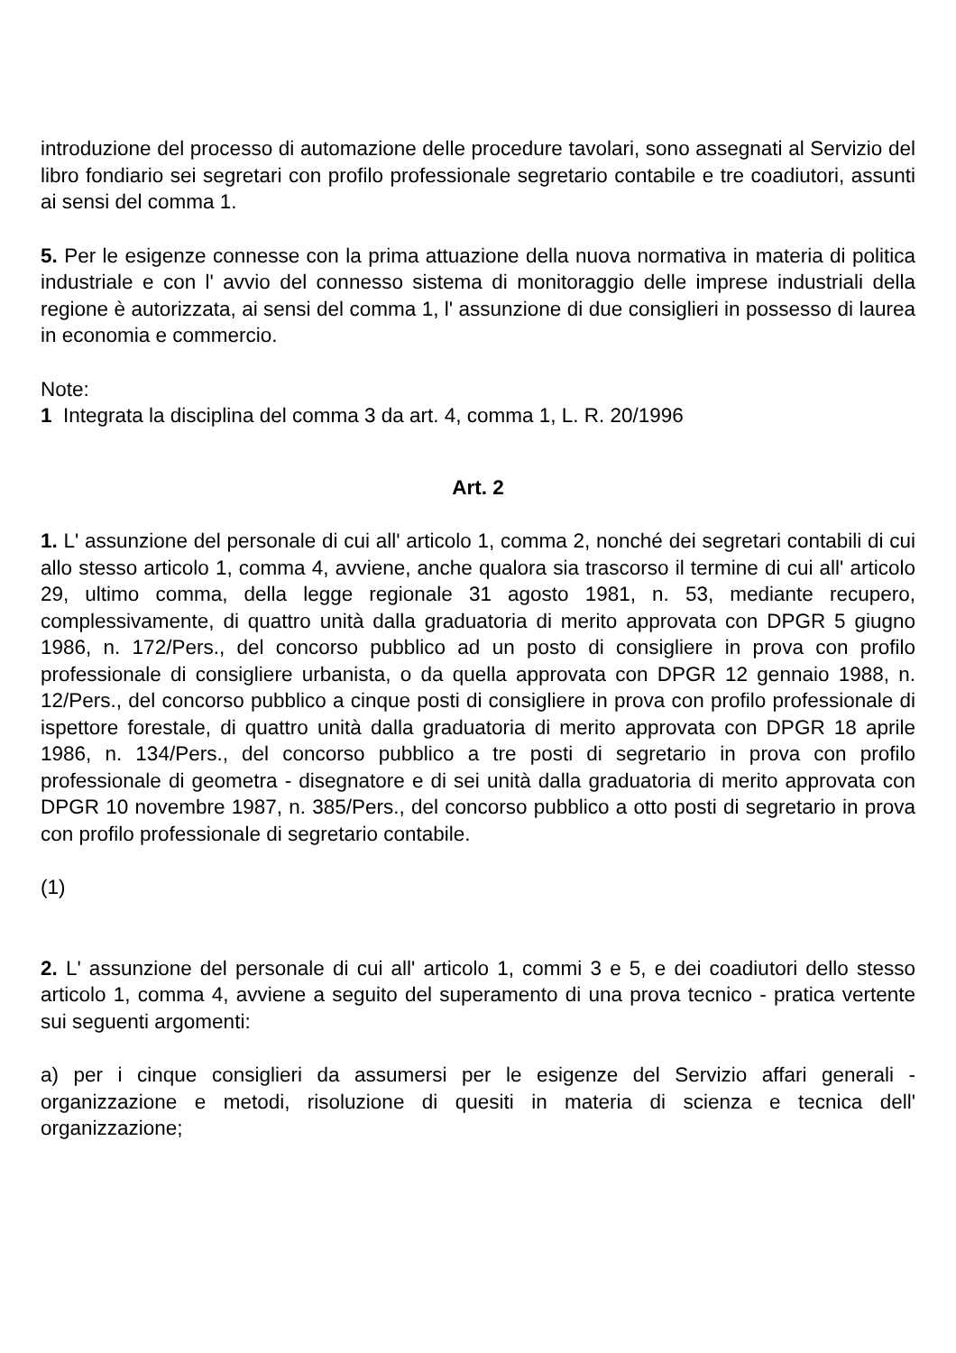introduzione del processo di automazione delle procedure tavolari, sono assegnati al Servizio del libro fondiario sei segretari con profilo professionale segretario contabile e tre coadiutori, assunti ai sensi del comma 1.
5. Per le esigenze connesse con la prima attuazione della nuova normativa in materia di politica industriale e con l' avvio del connesso sistema di monitoraggio delle imprese industriali della regione è autorizzata, ai sensi del comma 1, l' assunzione di due consiglieri in possesso di laurea in economia e commercio.
Note:
1 Integrata la disciplina del comma 3 da art. 4, comma 1, L. R. 20/1996
Art. 2
1. L' assunzione del personale di cui all' articolo 1, comma 2, nonché dei segretari contabili di cui allo stesso articolo 1, comma 4, avviene, anche qualora sia trascorso il termine di cui all' articolo 29, ultimo comma, della legge regionale 31 agosto 1981, n. 53, mediante recupero, complessivamente, di quattro unità dalla graduatoria di merito approvata con DPGR 5 giugno 1986, n. 172/Pers., del concorso pubblico ad un posto di consigliere in prova con profilo professionale di consigliere urbanista, o da quella approvata con DPGR 12 gennaio 1988, n. 12/Pers., del concorso pubblico a cinque posti di consigliere in prova con profilo professionale di ispettore forestale, di quattro unità dalla graduatoria di merito approvata con DPGR 18 aprile 1986, n. 134/Pers., del concorso pubblico a tre posti di segretario in prova con profilo professionale di geometra - disegnatore e di sei unità dalla graduatoria di merito approvata con DPGR 10 novembre 1987, n. 385/Pers., del concorso pubblico a otto posti di segretario in prova con profilo professionale di segretario contabile.
(1)
2. L' assunzione del personale di cui all' articolo 1, commi 3 e 5, e dei coadiutori dello stesso articolo 1, comma 4, avviene a seguito del superamento di una prova tecnico - pratica vertente sui seguenti argomenti:
a) per i cinque consiglieri da assumersi per le esigenze del Servizio affari generali - organizzazione e metodi, risoluzione di quesiti in materia di scienza e tecnica dell' organizzazione;